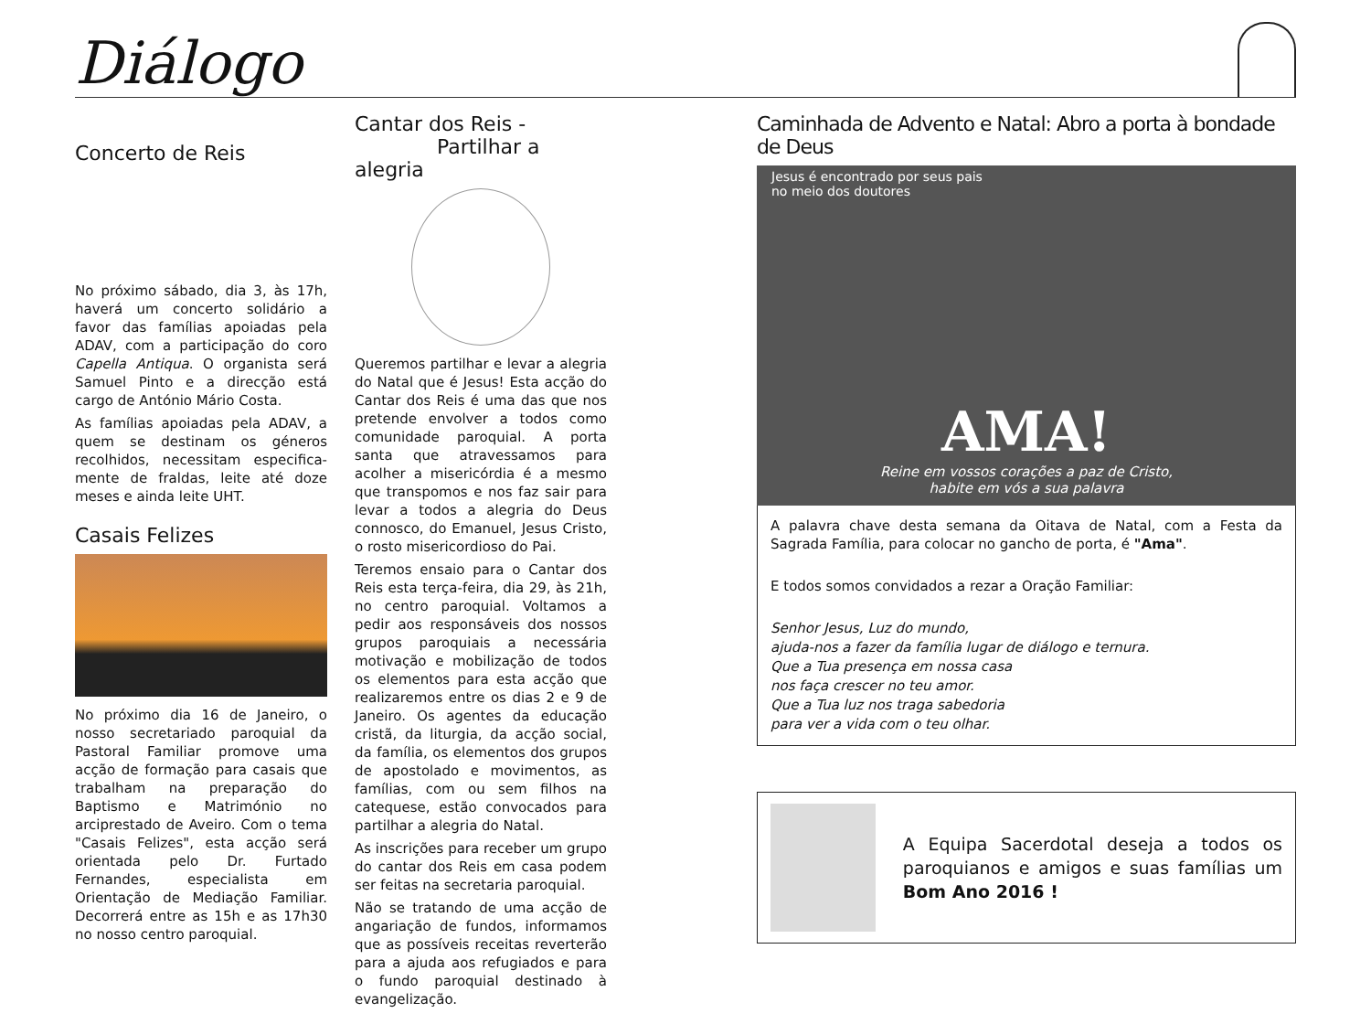Diálogo
Concerto de Reis
No próximo sábado, dia 3, às 17h, haverá um concerto solidário a favor das famílias apoiadas pela ADAV, com a participação do coro Capella Antiqua. O organista será Samuel Pinto e a direcção está cargo de António Mário Costa.
As famílias apoiadas pela ADAV, a quem se destinam os géneros recolhidos, necessitam especifica-mente de fraldas, leite até doze meses e ainda leite UHT.
Casais Felizes
No próximo dia 16 de Janeiro, o nosso secretariado paroquial da Pastoral Familiar promove uma acção de formação para casais que trabalham na preparação do Baptismo e Matrimónio no arciprestado de Aveiro. Com o tema "Casais Felizes", esta acção será orientada pelo Dr. Furtado Fernandes, especialista em Orientação de Mediação Familiar. Decorrerá entre as 15h e as 17h30 no nosso centro paroquial.
Cantar dos Reis -
Partilhar a alegria
Queremos partilhar e levar a alegria do Natal que é Jesus! Esta acção do Cantar dos Reis é uma das que nos pretende envolver a todos como comunidade paroquial. A porta santa que atravessamos para acolher a misericórdia é a mesmo que transpomos e nos faz sair para levar a todos a alegria do Deus connosco, do Emanuel, Jesus Cristo, o rosto misericordioso do Pai.
Teremos ensaio para o Cantar dos Reis esta terça-feira, dia 29, às 21h, no centro paroquial. Voltamos a pedir aos responsáveis dos nossos grupos paroquiais a necessária motivação e mobilização de todos os elementos para esta acção que realizaremos entre os dias 2 e 9 de Janeiro. Os agentes da educação cristã, da liturgia, da acção social, da família, os elementos dos grupos de apostolado e movimentos, as famílias, com ou sem filhos na catequese, estão convocados para partilhar a alegria do Natal.
As inscrições para receber um grupo do cantar dos Reis em casa podem ser feitas na secretaria paroquial.
Não se tratando de uma acção de angariação de fundos, informamos que as possíveis receitas reverterão para a ajuda aos refugiados e para o fundo paroquial destinado à evangelização.
Caminhada de Advento e Natal: Abro a porta à bondade de Deus
Jesus é encontrado por seus pais
no meio dos doutores
AMA!
Reine em vossos corações a paz de Cristo,
habite em vós a sua palavra
A palavra chave desta semana da Oitava de Natal, com a Festa da Sagrada Família, para colocar no gancho de porta, é "Ama".
E todos somos convidados a rezar a Oração Familiar:
Senhor Jesus, Luz do mundo,
ajuda-nos a fazer da família lugar de diálogo e ternura.
Que a Tua presença em nossa casa
nos faça crescer no teu amor.
Que a Tua luz nos traga sabedoria
para ver a vida com o teu olhar.
A Equipa Sacerdotal deseja a todos os paroquianos e amigos e suas famílias um Bom Ano 2016 !